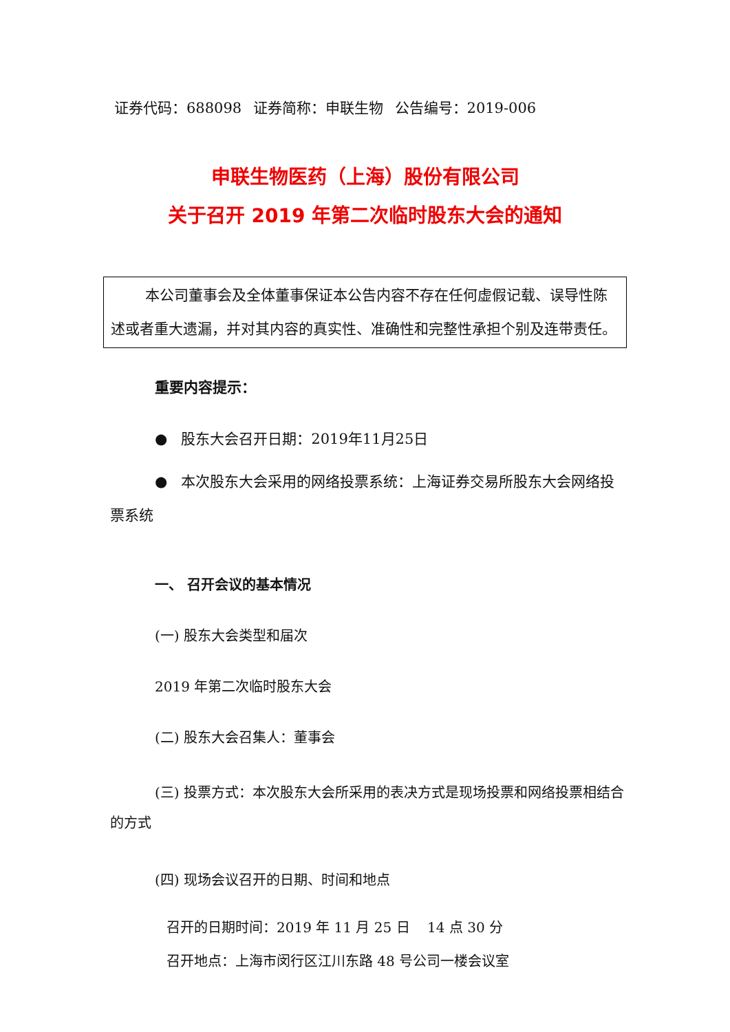证券代码：688098 证券简称：申联生物 公告编号：2019-006
申联生物医药（上海）股份有限公司
关于召开 2019 年第二次临时股东大会的通知
本公司董事会及全体董事保证本公告内容不存在任何虚假记载、误导性陈述或者重大遗漏，并对其内容的真实性、准确性和完整性承担个别及连带责任。
重要内容提示：
● 股东大会召开日期：2019年11月25日
● 本次股东大会采用的网络投票系统：上海证券交易所股东大会网络投票系统
一、 召开会议的基本情况
(一) 股东大会类型和届次
2019 年第二次临时股东大会
(二) 股东大会召集人：董事会
(三) 投票方式：本次股东大会所采用的表决方式是现场投票和网络投票相结合的方式
(四) 现场会议召开的日期、时间和地点
召开的日期时间：2019 年 11 月 25 日 14 点 30 分
召开地点：上海市闵行区江川东路 48 号公司一楼会议室